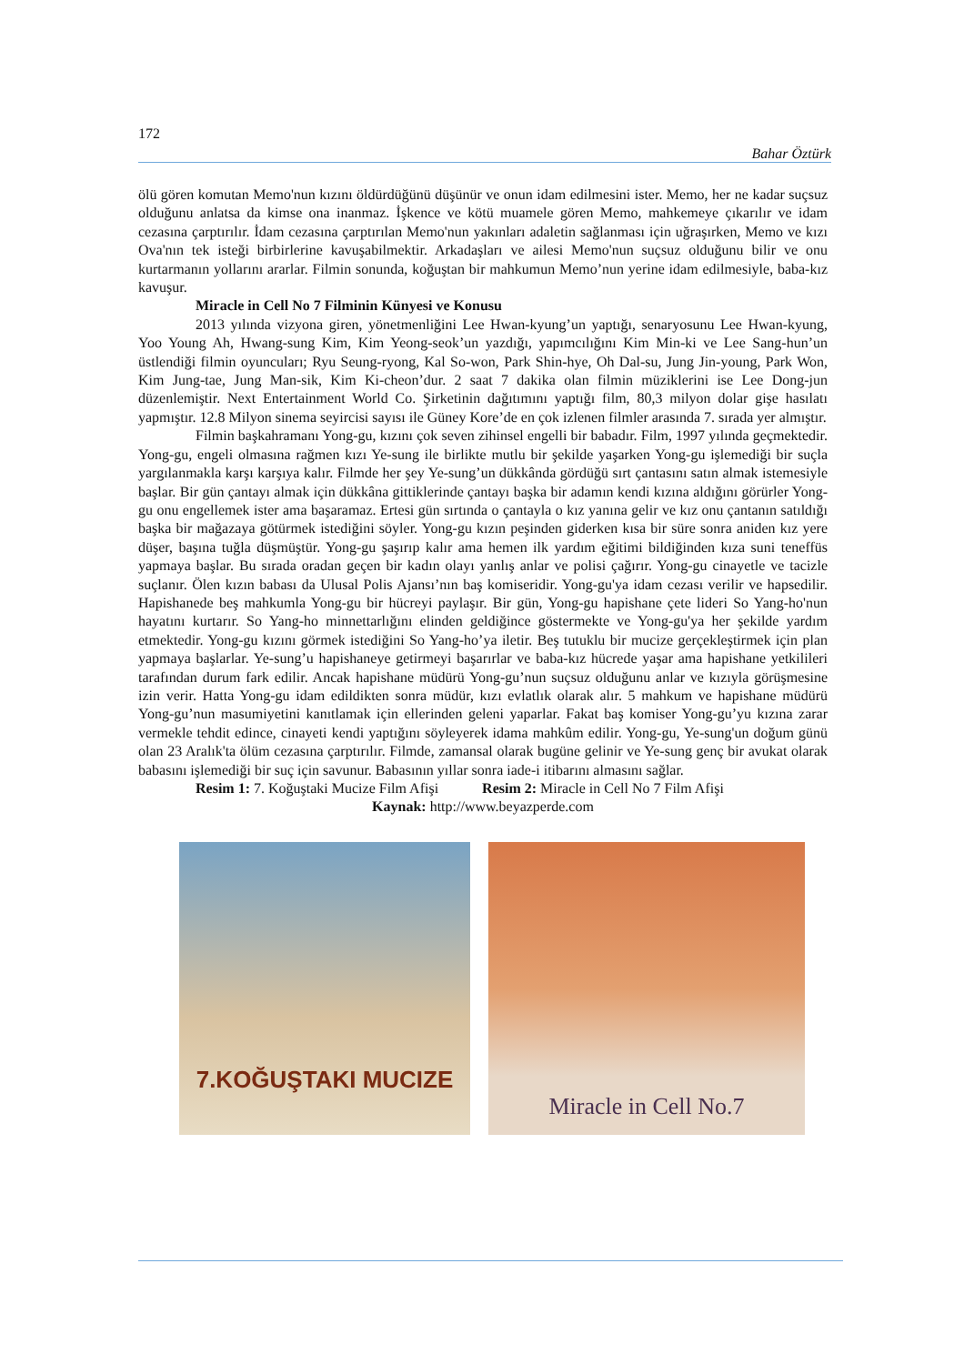172
Bahar Öztürk
ölü gören komutan Memo'nun kızını öldürdüğünü düşünür ve onun idam edilmesini ister. Memo, her ne kadar suçsuz olduğunu anlatsa da kimse ona inanmaz. İşkence ve kötü muamele gören Memo, mahkemeye çıkarılır ve idam cezasına çarptırılır. İdam cezasına çarptırılan Memo'nun yakınları adaletin sağlanması için uğraşırken, Memo ve kızı Ova'nın tek isteği birbirlerine kavuşabilmektir. Arkadaşları ve ailesi Memo'nun suçsuz olduğunu bilir ve onu kurtarmanın yollarını ararlar. Filmin sonunda, koğuştan bir mahkumun Memo’nun yerine idam edilmesiyle, baba-kız kavuşur.
Miracle in Cell No 7 Filminin Künyesi ve Konusu
2013 yılında vizyona giren, yönetmenliğini Lee Hwan-kyung’un yaptığı, senaryosunu Lee Hwan-kyung, Yoo Young Ah, Hwang-sung Kim, Kim Yeong-seok’un yazdığı, yapımcılığını Kim Min-ki ve Lee Sang-hun’un üstlendiği filmin oyuncuları; Ryu Seung-ryong, Kal So-won, Park Shin-hye, Oh Dal-su, Jung Jin-young, Park Won, Kim Jung-tae, Jung Man-sik, Kim Ki-cheon’dur. 2 saat 7 dakika olan filmin müziklerini ise Lee Dong-jun düzenlemiştir. Next Entertainment World Co. Şirketinin dağıtımını yaptığı film, 80,3 milyon dolar gişe hasılatı yapmıştır. 12.8 Milyon sinema seyircisi sayısı ile Güney Kore’de en çok izlenen filmler arasında 7. sırada yer almıştır.
Filmin başkahramanı Yong-gu, kızını çok seven zihinsel engelli bir babadır. Film, 1997 yılında geçmektedir. Yong-gu, engeli olmasına rağmen kızı Ye-sung ile birlikte mutlu bir şekilde yaşarken Yong-gu işlemediği bir suçla yargılanmakla karşı karşıya kalır. Filmde her şey Ye-sung’un dükkânda gördüğü sırt çantasını satın almak istemesiyle başlar. Bir gün çantayı almak için dükkâna gittiklerinde çantayı başka bir adamın kendi kızına aldığını görürler Yong-gu onu engellemek ister ama başaramaz. Ertesi gün sırtında o çantayla o kız yanına gelir ve kız onu çantanın satıldığı başka bir mağazaya götürmek istediğini söyler. Yong-gu kızın peşinden giderken kısa bir süre sonra aniden kız yere düşer, başına tuğla düşmüştür. Yong-gu şaşırıp kalır ama hemen ilk yardım eğitimi bildiğinden kıza suni teneffüs yapmaya başlar. Bu sırada oradan geçen bir kadın olayı yanlış anlar ve polisi çağırır. Yong-gu cinayetle ve tacizle suçlanır. Ölen kızın babası da Ulusal Polis Ajansı’nın baş komiseridir. Yong-gu'ya idam cezası verilir ve hapsedilir. Hapishanede beş mahkumla Yong-gu bir hücreyi paylaşır. Bir gün, Yong-gu hapishane çete lideri So Yang-ho'nun hayatını kurtarır. So Yang-ho minnettarlığını elinden geldiğince göstermekte ve Yong-gu'ya her şekilde yardım etmektedir. Yong-gu kızını görmek istediğini So Yang-ho’ya iletir. Beş tutuklu bir mucize gerçekleştirmek için plan yapmaya başlarlar. Ye-sung’u hapishaneye getirmeyi başarırlar ve baba-kız hücrede yaşar ama hapishane yetkilileri tarafından durum fark edilir. Ancak hapishane müdürü Yong-gu’nun suçsuz olduğunu anlar ve kızıyla görüşmesine izin verir. Hatta Yong-gu idam edildikten sonra müdür, kızı evlatlık olarak alır. 5 mahkum ve hapishane müdürü Yong-gu’nun masumiyetini kanıtlamak için ellerinden geleni yaparlar. Fakat baş komiser Yong-gu’yu kızına zarar vermekle tehdit edince, cinayeti kendi yaptığını söyleyerek idama mahkûm edilir. Yong-gu, Ye-sung'un doğum günü olan 23 Aralık'ta ölüm cezasına çarptırılır. Filmde, zamansal olarak bugüne gelinir ve Ye-sung genç bir avukat olarak babasını işlemediği bir suç için savunur. Babasının yıllar sonra iade-i itibarını almasını sağlar.
Resim 1: 7. Koğuştaki Mucize Film Afişi Resim 2: Miracle in Cell No 7 Film Afişi
Kaynak: http://www.beyazperde.com
7.KOĞUŞTAKI MUCIZE Miracle in Cell No.7